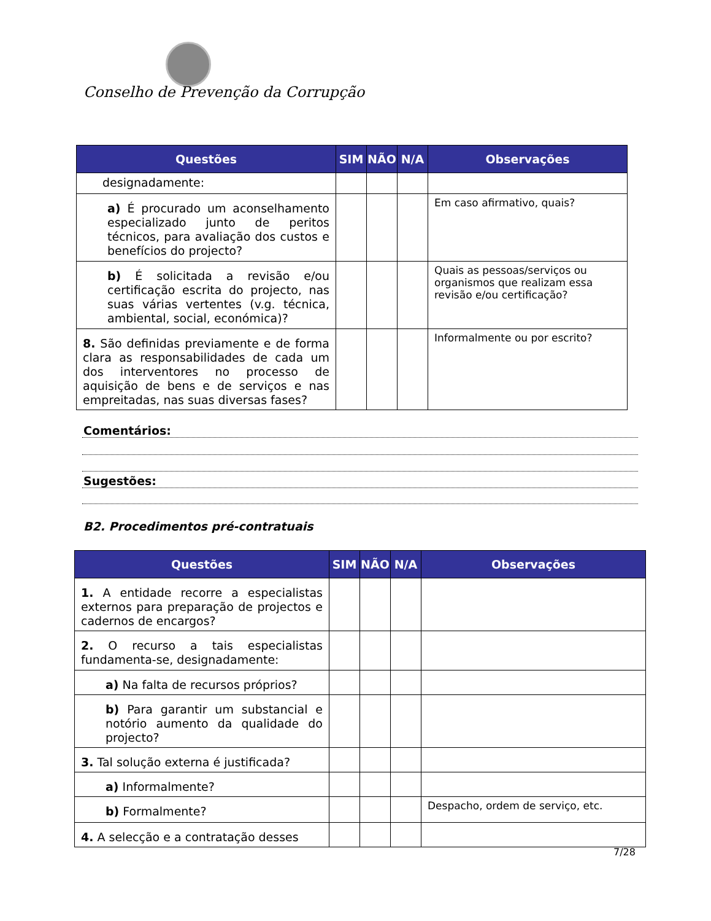Conselho de Prevenção da Corrupção
| Questões | SIM | NÃO | N/A | Observações |
| --- | --- | --- | --- | --- |
| designadamente: | | | | |
| a) É procurado um aconselhamento especializado junto de peritos técnicos, para avaliação dos custos e benefícios do projecto? | | | | Em caso afirmativo, quais? |
| b) É solicitada a revisão e/ou certificação escrita do projecto, nas suas várias vertentes (v.g. técnica, ambiental, social, económica)? | | | | Quais as pessoas/serviços ou organismos que realizam essa revisão e/ou certificação? |
| 8. São definidas previamente e de forma clara as responsabilidades de cada um dos interventores no processo de aquisição de bens e de serviços e nas empreitadas, nas suas diversas fases? | | | | Informalmente ou por escrito? |
Comentários:
Sugestões:
B2. Procedimentos pré-contratuais
| Questões | SIM | NÃO | N/A | Observações |
| --- | --- | --- | --- | --- |
| 1. A entidade recorre a especialistas externos para preparação de projectos e cadernos de encargos? | | | | |
| 2. O recurso a tais especialistas fundamenta-se, designadamente: | | | | |
| a) Na falta de recursos próprios? | | | | |
| b) Para garantir um substancial e notório aumento da qualidade do projecto? | | | | |
| 3. Tal solução externa é justificada? | | | | |
| a) Informalmente? | | | | |
| b) Formalmente? | | | | Despacho, ordem de serviço, etc. |
| 4. A selecção e a contratação desses | | | | |
7/28